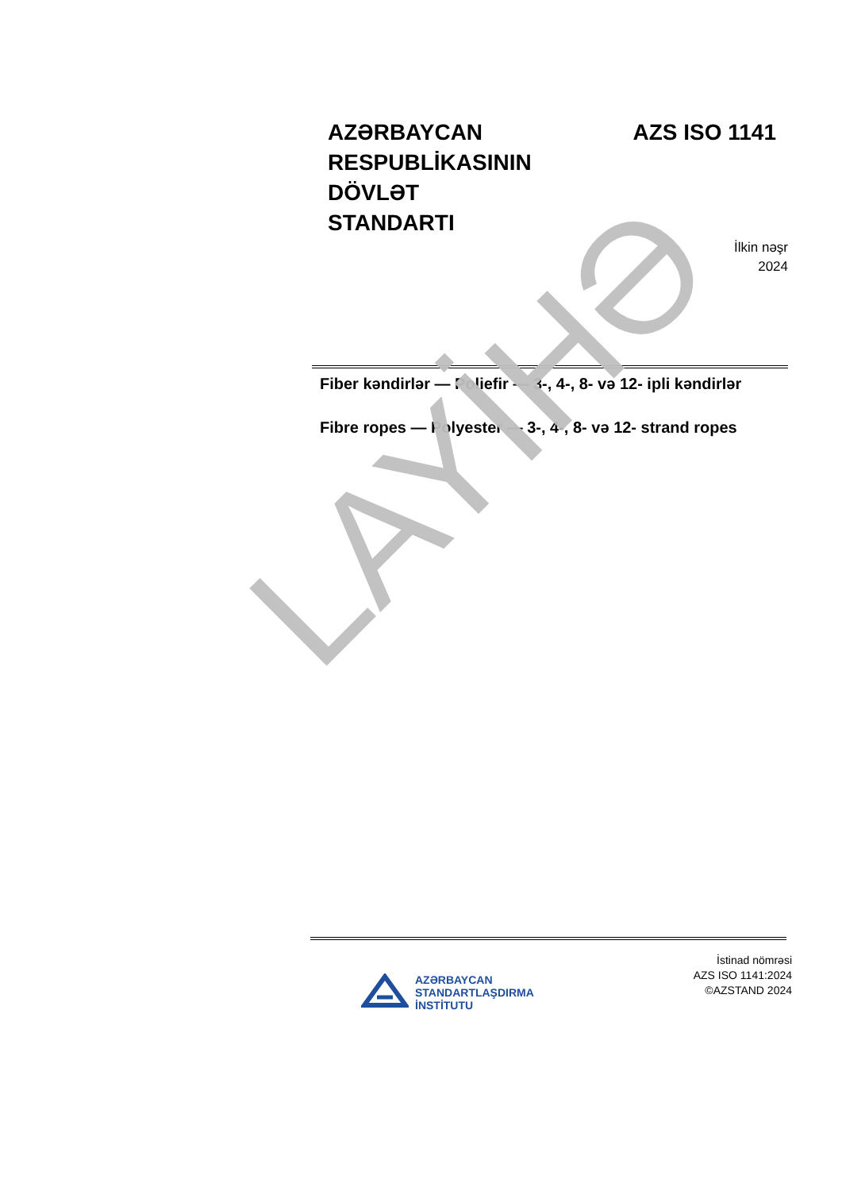LAYİHƏ
AZƏRBAYCAN
RESPUBLİKASININ
DÖVLƏT
STANDARTI
AZS ISO 1141
İlkin nəşr
2024
Fiber kəndirlər — Poliefir — 3-, 4-, 8- və 12- ipli kəndirlər
Fibre ropes — Polyester — 3-, 4-, 8- və 12- strand ropes
AZƏRBAYCAN
STANDARTLAŞDIRMA
İNSTİTUTU
İstinad nömrəsi
AZS ISO 1141:2024
©AZSTAND 2024